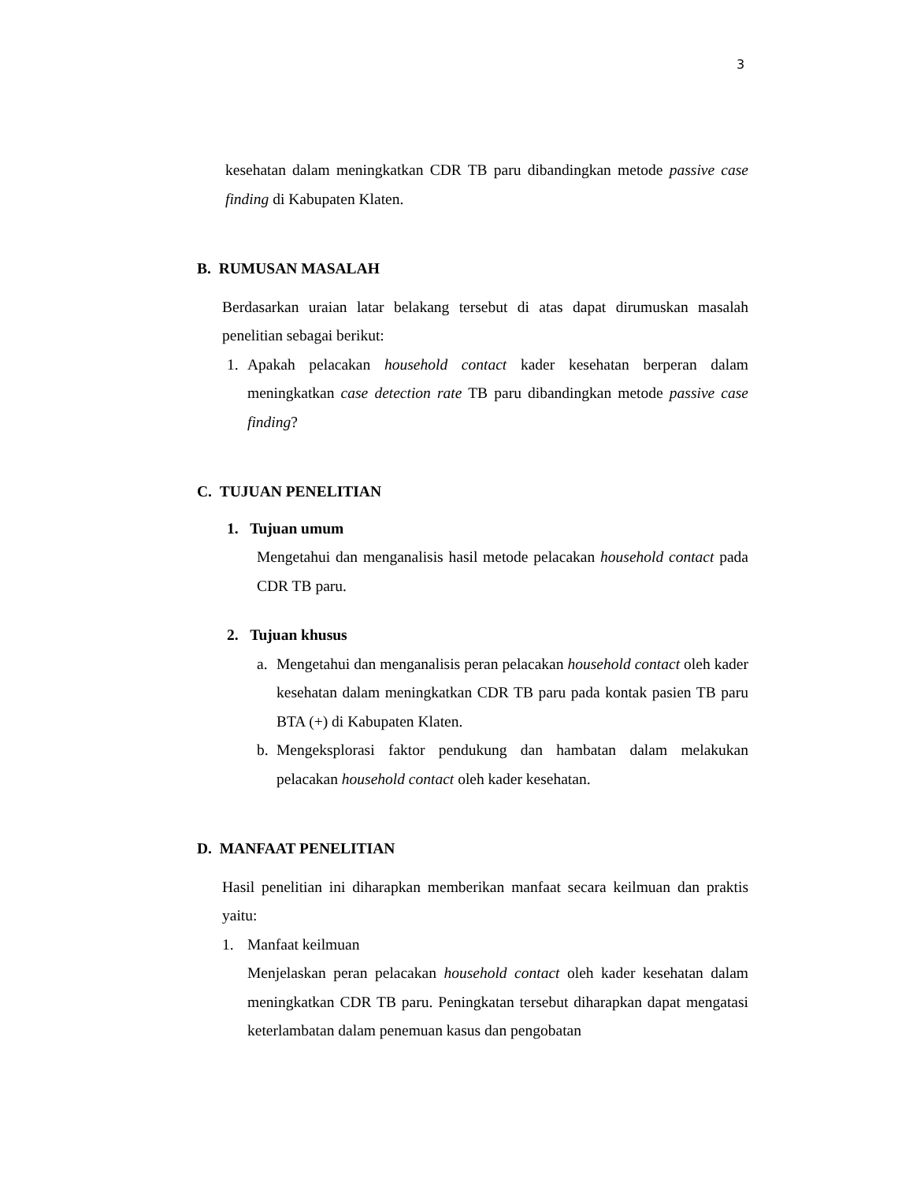3
kesehatan dalam meningkatkan CDR TB paru dibandingkan metode passive case finding di Kabupaten Klaten.
B. RUMUSAN MASALAH
Berdasarkan uraian latar belakang tersebut di atas dapat dirumuskan masalah penelitian sebagai berikut:
1. Apakah pelacakan household contact kader kesehatan berperan dalam meningkatkan case detection rate TB paru dibandingkan metode passive case finding?
C. TUJUAN PENELITIAN
1. Tujuan umum
Mengetahui dan menganalisis hasil metode pelacakan household contact pada CDR TB paru.
2. Tujuan khusus
a. Mengetahui dan menganalisis peran pelacakan household contact oleh kader kesehatan dalam meningkatkan CDR TB paru pada kontak pasien TB paru BTA (+) di Kabupaten Klaten.
b. Mengeksplorasi faktor pendukung dan hambatan dalam melakukan pelacakan household contact oleh kader kesehatan.
D. MANFAAT PENELITIAN
Hasil penelitian ini diharapkan memberikan manfaat secara keilmuan dan praktis yaitu:
1. Manfaat keilmuan
Menjelaskan peran pelacakan household contact oleh kader kesehatan dalam meningkatkan CDR TB paru. Peningkatan tersebut diharapkan dapat mengatasi keterlambatan dalam penemuan kasus dan pengobatan